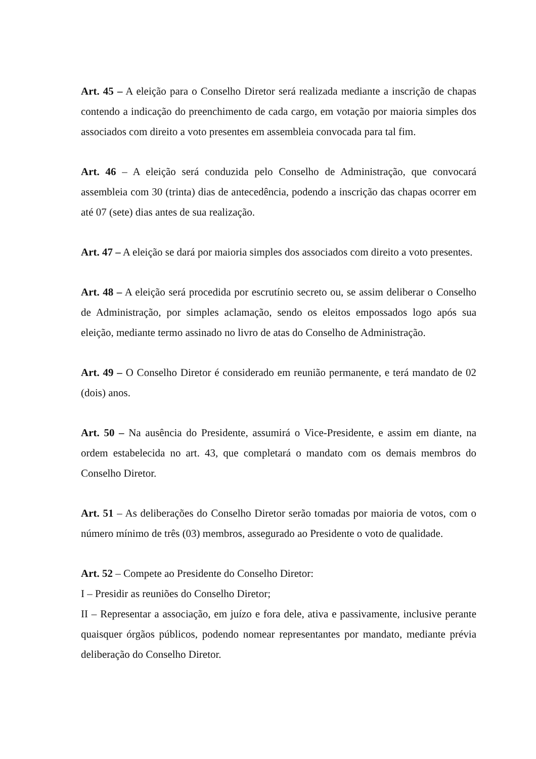Art. 45 – A eleição para o Conselho Diretor será realizada mediante a inscrição de chapas contendo a indicação do preenchimento de cada cargo, em votação por maioria simples dos associados com direito a voto presentes em assembleia convocada para tal fim.
Art. 46 – A eleição será conduzida pelo Conselho de Administração, que convocará assembleia com 30 (trinta) dias de antecedência, podendo a inscrição das chapas ocorrer em até 07 (sete) dias antes de sua realização.
Art. 47 – A eleição se dará por maioria simples dos associados com direito a voto presentes.
Art. 48 – A eleição será procedida por escrutínio secreto ou, se assim deliberar o Conselho de Administração, por simples aclamação, sendo os eleitos empossados logo após sua eleição, mediante termo assinado no livro de atas do Conselho de Administração.
Art. 49 – O Conselho Diretor é considerado em reunião permanente, e terá mandato de 02 (dois) anos.
Art. 50 – Na ausência do Presidente, assumirá o Vice-Presidente, e assim em diante, na ordem estabelecida no art. 43, que completará o mandato com os demais membros do Conselho Diretor.
Art. 51 – As deliberações do Conselho Diretor serão tomadas por maioria de votos, com o número mínimo de três (03) membros, assegurado ao Presidente o voto de qualidade.
Art. 52 – Compete ao Presidente do Conselho Diretor:
I – Presidir as reuniões do Conselho Diretor;
II – Representar a associação, em juízo e fora dele, ativa e passivamente, inclusive perante quaisquer órgãos públicos, podendo nomear representantes por mandato, mediante prévia deliberação do Conselho Diretor.